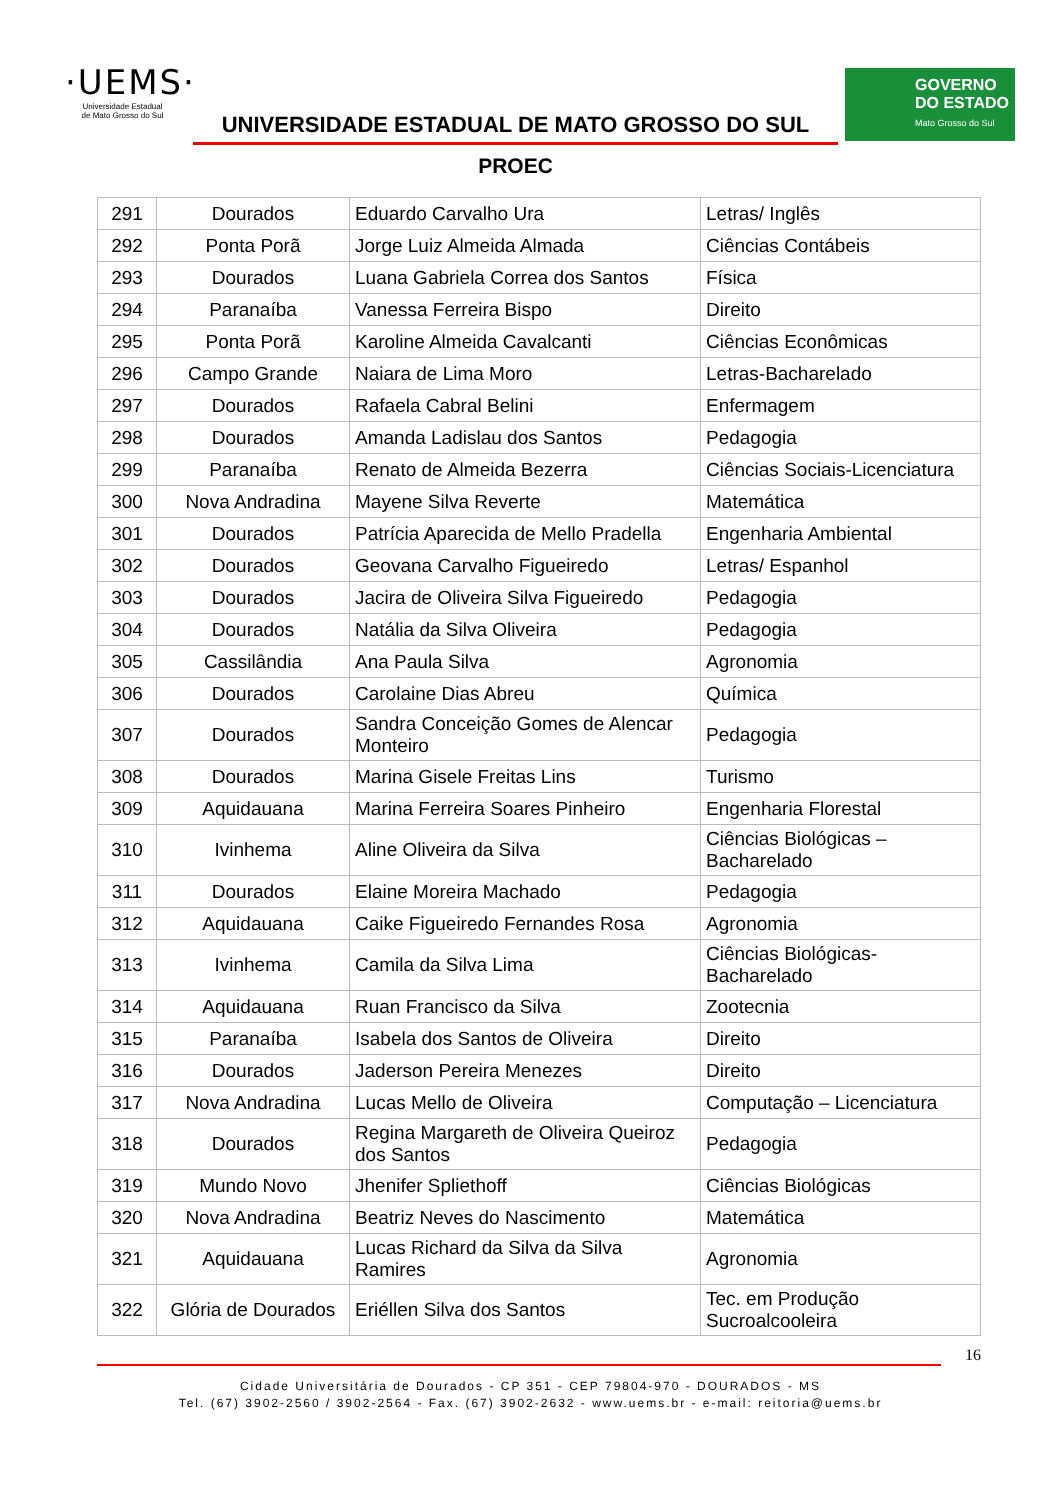·UEMS·
Universidade Estadual
de Mato Grosso do Sul
UNIVERSIDADE ESTADUAL DE MATO GROSSO DO SUL
PROEC
GOVERNO
DO ESTADO
Mato Grosso do Sul
| 291 | Dourados | Eduardo Carvalho Ura | Letras/ Inglês |
| 292 | Ponta Porã | Jorge Luiz Almeida Almada | Ciências Contábeis |
| 293 | Dourados | Luana Gabriela Correa dos Santos | Física |
| 294 | Paranaíba | Vanessa Ferreira Bispo | Direito |
| 295 | Ponta Porã | Karoline Almeida Cavalcanti | Ciências Econômicas |
| 296 | Campo Grande | Naiara de Lima Moro | Letras-Bacharelado |
| 297 | Dourados | Rafaela Cabral Belini | Enfermagem |
| 298 | Dourados | Amanda Ladislau dos Santos | Pedagogia |
| 299 | Paranaíba | Renato de Almeida Bezerra | Ciências Sociais-Licenciatura |
| 300 | Nova Andradina | Mayene Silva Reverte | Matemática |
| 301 | Dourados | Patrícia Aparecida de Mello Pradella | Engenharia Ambiental |
| 302 | Dourados | Geovana Carvalho Figueiredo | Letras/ Espanhol |
| 303 | Dourados | Jacira de Oliveira Silva Figueiredo | Pedagogia |
| 304 | Dourados | Natália da Silva Oliveira | Pedagogia |
| 305 | Cassilândia | Ana Paula Silva | Agronomia |
| 306 | Dourados | Carolaine Dias Abreu | Química |
| 307 | Dourados | Sandra Conceição Gomes de Alencar Monteiro | Pedagogia |
| 308 | Dourados | Marina Gisele Freitas Lins | Turismo |
| 309 | Aquidauana | Marina Ferreira Soares Pinheiro | Engenharia Florestal |
| 310 | Ivinhema | Aline Oliveira da Silva | Ciências Biológicas – Bacharelado |
| 311 | Dourados | Elaine Moreira Machado | Pedagogia |
| 312 | Aquidauana | Caike Figueiredo Fernandes Rosa | Agronomia |
| 313 | Ivinhema | Camila da Silva Lima | Ciências Biológicas-Bacharelado |
| 314 | Aquidauana | Ruan Francisco da Silva | Zootecnia |
| 315 | Paranaíba | Isabela dos Santos de Oliveira | Direito |
| 316 | Dourados | Jaderson Pereira Menezes | Direito |
| 317 | Nova Andradina | Lucas Mello de Oliveira | Computação – Licenciatura |
| 318 | Dourados | Regina Margareth de Oliveira Queiroz dos Santos | Pedagogia |
| 319 | Mundo Novo | Jhenifer Spliethoff | Ciências Biológicas |
| 320 | Nova Andradina | Beatriz Neves do Nascimento | Matemática |
| 321 | Aquidauana | Lucas Richard da Silva da Silva Ramires | Agronomia |
| 322 | Glória de Dourados | Eriéllen Silva dos Santos | Tec. em Produção Sucroalcooleira |
16
Cidade Universitária de Dourados - CP 351 - CEP 79804-970 - DOURADOS - MS
Tel. (67) 3902-2560 / 3902-2564 - Fax. (67) 3902-2632 - www.uems.br - e-mail: reitoria@uems.br